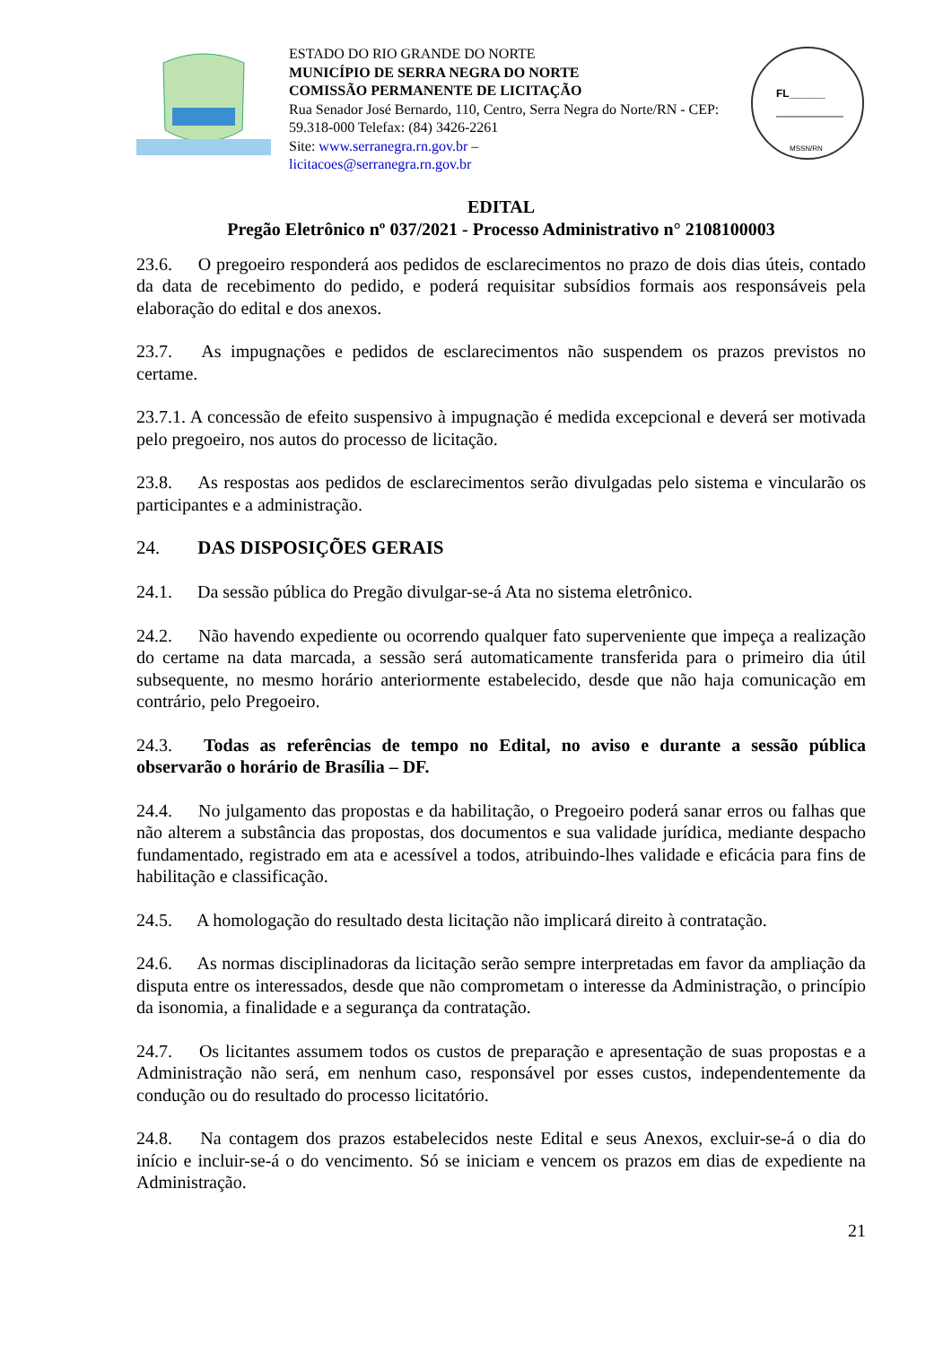ESTADO DO RIO GRANDE DO NORTE
MUNICÍPIO DE SERRA NEGRA DO NORTE
COMISSÃO PERMANENTE DE LICITAÇÃO
Rua Senador José Bernardo, 110, Centro, Serra Negra do Norte/RN - CEP: 59.318-000 Telefax: (84) 3426-2261
Site: www.serranegra.rn.gov.br –
licitacoes@serranegra.rn.gov.br
FL______
MSSN/RN
EDITAL
Pregão Eletrônico nº 037/2021 - Processo Administrativo n° 2108100003
23.6. O pregoeiro responderá aos pedidos de esclarecimentos no prazo de dois dias úteis, contado da data de recebimento do pedido, e poderá requisitar subsídios formais aos responsáveis pela elaboração do edital e dos anexos.
23.7. As impugnações e pedidos de esclarecimentos não suspendem os prazos previstos no certame.
23.7.1. A concessão de efeito suspensivo à impugnação é medida excepcional e deverá ser motivada pelo pregoeiro, nos autos do processo de licitação.
23.8. As respostas aos pedidos de esclarecimentos serão divulgadas pelo sistema e vincularão os participantes e a administração.
24. DAS DISPOSIÇÕES GERAIS
24.1. Da sessão pública do Pregão divulgar-se-á Ata no sistema eletrônico.
24.2. Não havendo expediente ou ocorrendo qualquer fato superveniente que impeça a realização do certame na data marcada, a sessão será automaticamente transferida para o primeiro dia útil subsequente, no mesmo horário anteriormente estabelecido, desde que não haja comunicação em contrário, pelo Pregoeiro.
24.3. Todas as referências de tempo no Edital, no aviso e durante a sessão pública observarão o horário de Brasília – DF.
24.4. No julgamento das propostas e da habilitação, o Pregoeiro poderá sanar erros ou falhas que não alterem a substância das propostas, dos documentos e sua validade jurídica, mediante despacho fundamentado, registrado em ata e acessível a todos, atribuindo-lhes validade e eficácia para fins de habilitação e classificação.
24.5. A homologação do resultado desta licitação não implicará direito à contratação.
24.6. As normas disciplinadoras da licitação serão sempre interpretadas em favor da ampliação da disputa entre os interessados, desde que não comprometam o interesse da Administração, o princípio da isonomia, a finalidade e a segurança da contratação.
24.7. Os licitantes assumem todos os custos de preparação e apresentação de suas propostas e a Administração não será, em nenhum caso, responsável por esses custos, independentemente da condução ou do resultado do processo licitatório.
24.8. Na contagem dos prazos estabelecidos neste Edital e seus Anexos, excluir-se-á o dia do início e incluir-se-á o do vencimento. Só se iniciam e vencem os prazos em dias de expediente na Administração.
21